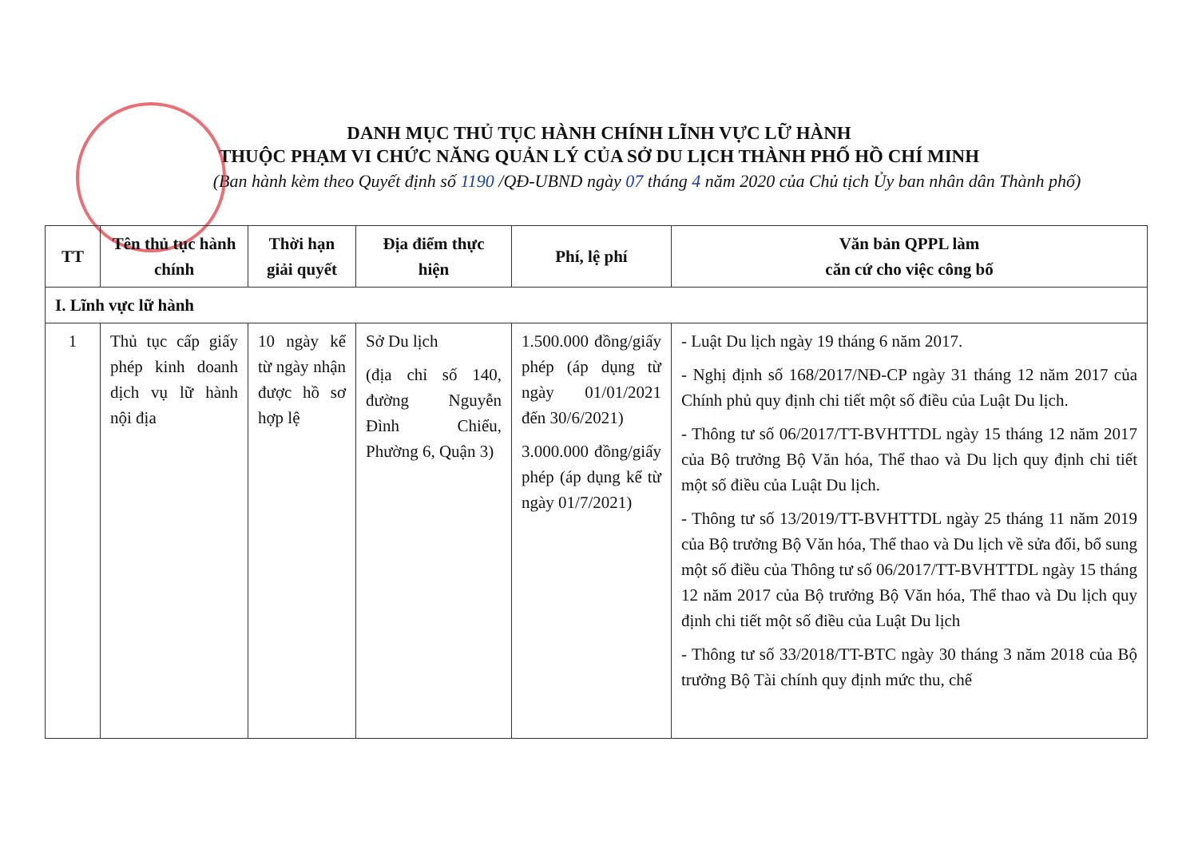DANH MỤC THỦ TỤC HÀNH CHÍNH LĨNH VỰC LỮ HÀNH
THUỘC PHẠM VI CHỨC NĂNG QUẢN LÝ CỦA SỞ DU LỊCH THÀNH PHỐ HỒ CHÍ MINH
(Ban hành kèm theo Quyết định số 1190 /QĐ-UBND ngày 07 tháng 4 năm 2020 của Chủ tịch Ủy ban nhân dân Thành phố)
| TT | Tên thủ tục hành chính | Thời hạn giải quyết | Địa điểm thực hiện | Phí, lệ phí | Văn bản QPPL làm căn cứ cho việc công bố |
| --- | --- | --- | --- | --- | --- |
| I. Lĩnh vực lữ hành | | | | | |
| 1 | Thủ tục cấp giấy phép kinh doanh dịch vụ lữ hành nội địa | 10 ngày kể từ ngày nhận được hồ sơ hợp lệ | Sở Du lịch (địa chỉ số 140, đường Nguyễn Đình Chiểu, Phường 6, Quận 3) | 1.500.000 đồng/giấy phép (áp dụng từ ngày 01/01/2021 đến 30/6/2021) 3.000.000 đồng/giấy phép (áp dụng kể từ ngày 01/7/2021) | - Luật Du lịch ngày 19 tháng 6 năm 2017. - Nghị định số 168/2017/NĐ-CP ngày 31 tháng 12 năm 2017 của Chính phủ quy định chi tiết một số điều của Luật Du lịch. - Thông tư số 06/2017/TT-BVHTTDL ngày 15 tháng 12 năm 2017 của Bộ trưởng Bộ Văn hóa, Thể thao và Du lịch quy định chi tiết một số điều của Luật Du lịch. - Thông tư số 13/2019/TT-BVHTTDL ngày 25 tháng 11 năm 2019 của Bộ trưởng Bộ Văn hóa, Thể thao và Du lịch về sửa đổi, bổ sung một số điều của Thông tư số 06/2017/TT-BVHTTDL ngày 15 tháng 12 năm 2017 của Bộ trưởng Bộ Văn hóa, Thể thao và Du lịch quy định chi tiết một số điều của Luật Du lịch - Thông tư số 33/2018/TT-BTC ngày 30 tháng 3 năm 2018 của Bộ trưởng Bộ Tài chính quy định mức thu, chế |